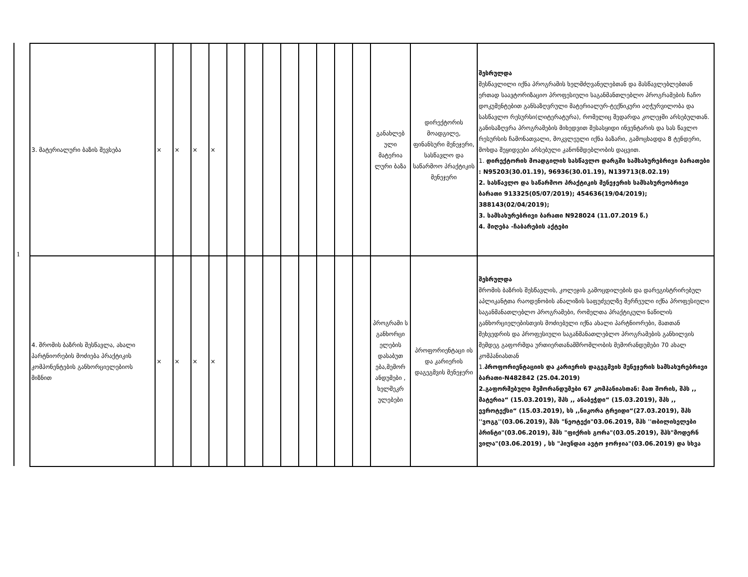1
| 3. მატერიალური ბაზის შევსება | × | × | × | × | | | | | | | | | განახლებ ული მატერია ლური ბაზა | დირექტორის მოადგილე, ფინანსური მენეჯერი, სასწავლო და საწარმოო პრაქტიკის მენეჯერი | შესრულდა შესწავლილი იქნა პროგრამის ხელმძღვანელებთან და მასწავლებლებთან ერთად საავტორიზაციო პროფესიული საგანმანთლებლო პროგრამების ჩაჩო დოკუმენტებით განსაზღვრული მატერიალურ-ტექნიკური აღჭურვილობა და სასწავლო რესურსი(ლიტერატურა), რომელიც შედარდა კოლეჯში არსებულთან. განისაზღვრა პროგრამების მიხედვით შესასყიდი ინვენტარის და სას წავლო რესურსის ჩამონათვალი, მოკვლეული იქნა ბაზარი, გამოცხადდა 8 ტენდერი, მოხდა შეყიდვები არსებული კანონმდებლობის დაცვით. 1. დირექტორის მოადგილის სასწავლო დარგში სამსახურებრივი ბარათები : N95203(30.01.19), 96936(30.01.19), N139713(8.02.19) 2. სასწავლო და საწარმოო პრაქტიკის მენეჯერის სამსახურეობრივი ბარათი 913325(05/07/2019); 454636(19/04/2019); 388143(02/04/2019); 3. სამსახურებრივი ბარათი N928024 (11.07.2019 წ.) 4. მიღება -ჩაბარების აქტები |
| 4. შრომის ბაზრის შესწავლა, ახალი პარტნიორების მოძიება პრაქტიკის კომპონენტების განხორციელებიოს მიზნით | × | × | × | × | | | | | | | | | პროგრამი ს განხორცი ელების დასაბუთ ება,მემორ ანდუმები , ხელშეკრ ულებები | პროფორიენტაცი ის და კარიერის დაგეგმვის მენეჯერი | შესრულდა შრომის ბაზრის შესწავლის, კოლეჯის გამოცდილების და დარეგისტრირებულ აპლიკანტთა რაოდენობის ანალიზის საფუძველზე შერჩეული იქნა პროფესიული საგანმანათლებლო პროგრამები, რომელთა პრაქტიკული ნაწილის განხორციელებისთვის მოძიებული იქნა ახალი პარტნიორები, მათთან შეხვედრის და პროფესიული საგანმანათლებლო პროგრამების განხილვის შემდეგ გაფორმდა ურთიერთანამშრომლობის მემორანდუმები 70 ახალ კომპანიასთან 1. პროფორიენტაციის და კარიერის დაგეგმვის მენეჯერის სამსახურებრივი ბარათი-N482842 (25.04.2019) 2.გაფორმებული მემორანდუმები 67 კომპანიასთან: მათ შორის, შპს ,, მატერია“ (15.03.2019), შპს ,, ანაბეჭდი“ (15.03.2019), შპს ,, ევროტექსი“ (15.03.2019), სს ,,ნიკორა ტრეიდი“(27.03.2019), შპს ''ვოგგ''(03.06.2019), შპს "ნეოტექი"03.06.2019, შპს ''თბილისელები პრინტი"(03.06.2019), შპს "ფიქრის გორა"(03.05.2019), შპს"მოდერნ ვილა"(03.06.2019) , სს "ჰიუნდაი ავტო ჯორჯია"(03.06.2019) და სხვა |